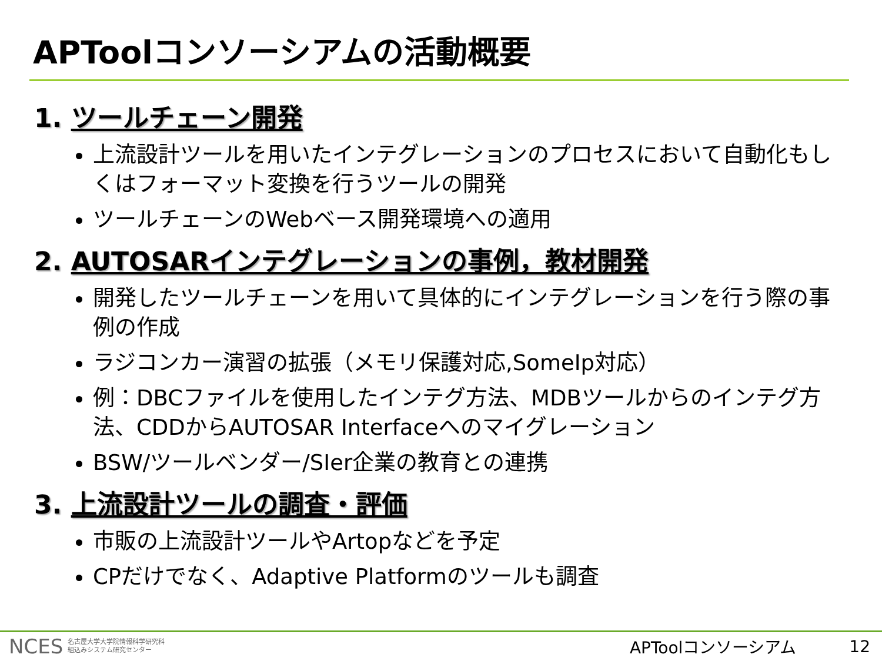APToolコンソーシアムの活動概要
1. ツールチェーン開発
上流設計ツールを用いたインテグレーションのプロセスにおいて自動化もしくはフォーマット変換を行うツールの開発
ツールチェーンのWebベース開発環境への適用
2. AUTOSARインテグレーションの事例，教材開発
開発したツールチェーンを用いて具体的にインテグレーションを行う際の事例の作成
ラジコンカー演習の拡張（メモリ保護対応,SomeIp対応）
例：DBCファイルを使用したインテグ方法、MDBツールからのインテグ方法、CDDからAUTOSAR Interfaceへのマイグレーション
BSW/ツールベンダー/SIer企業の教育との連携
3. 上流設計ツールの調査・評価
市販の上流設計ツールやArtopなどを予定
CPだけでなく、Adaptive Platformのツールも調査
NCES 名古屋大学大学院情報科学研究科
組込みシステム研究センター APToolコンソーシアム 12